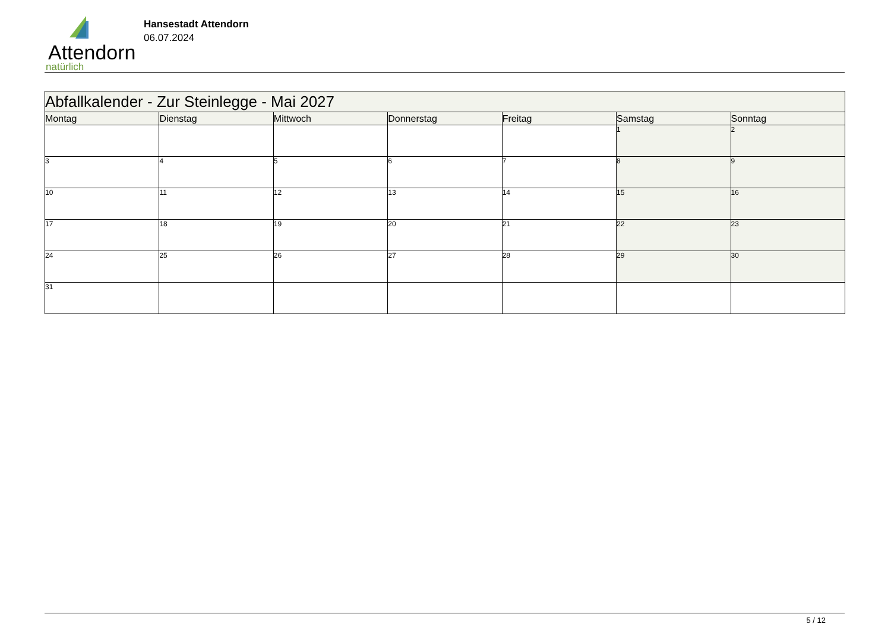Attendorn
natürlich
Hansestadt Attendorn
06.07.2024
| Abfallkalender - Zur Steinlegge - Mai 2027 | | | | | | |
| Montag | Dienstag | Mittwoch | Donnerstag | Freitag | Samstag | Sonntag |
| | | | | | 1 | 2 |
| 3 | 4 | 5 | 6 | 7 | 8 | 9 |
| 10 | 11 | 12 | 13 | 14 | 15 | 16 |
| 17 | 18 | 19 | 20 | 21 | 22 | 23 |
| 24 | 25 | 26 | 27 | 28 | 29 | 30 |
| 31 | | | | | | |
5 / 12